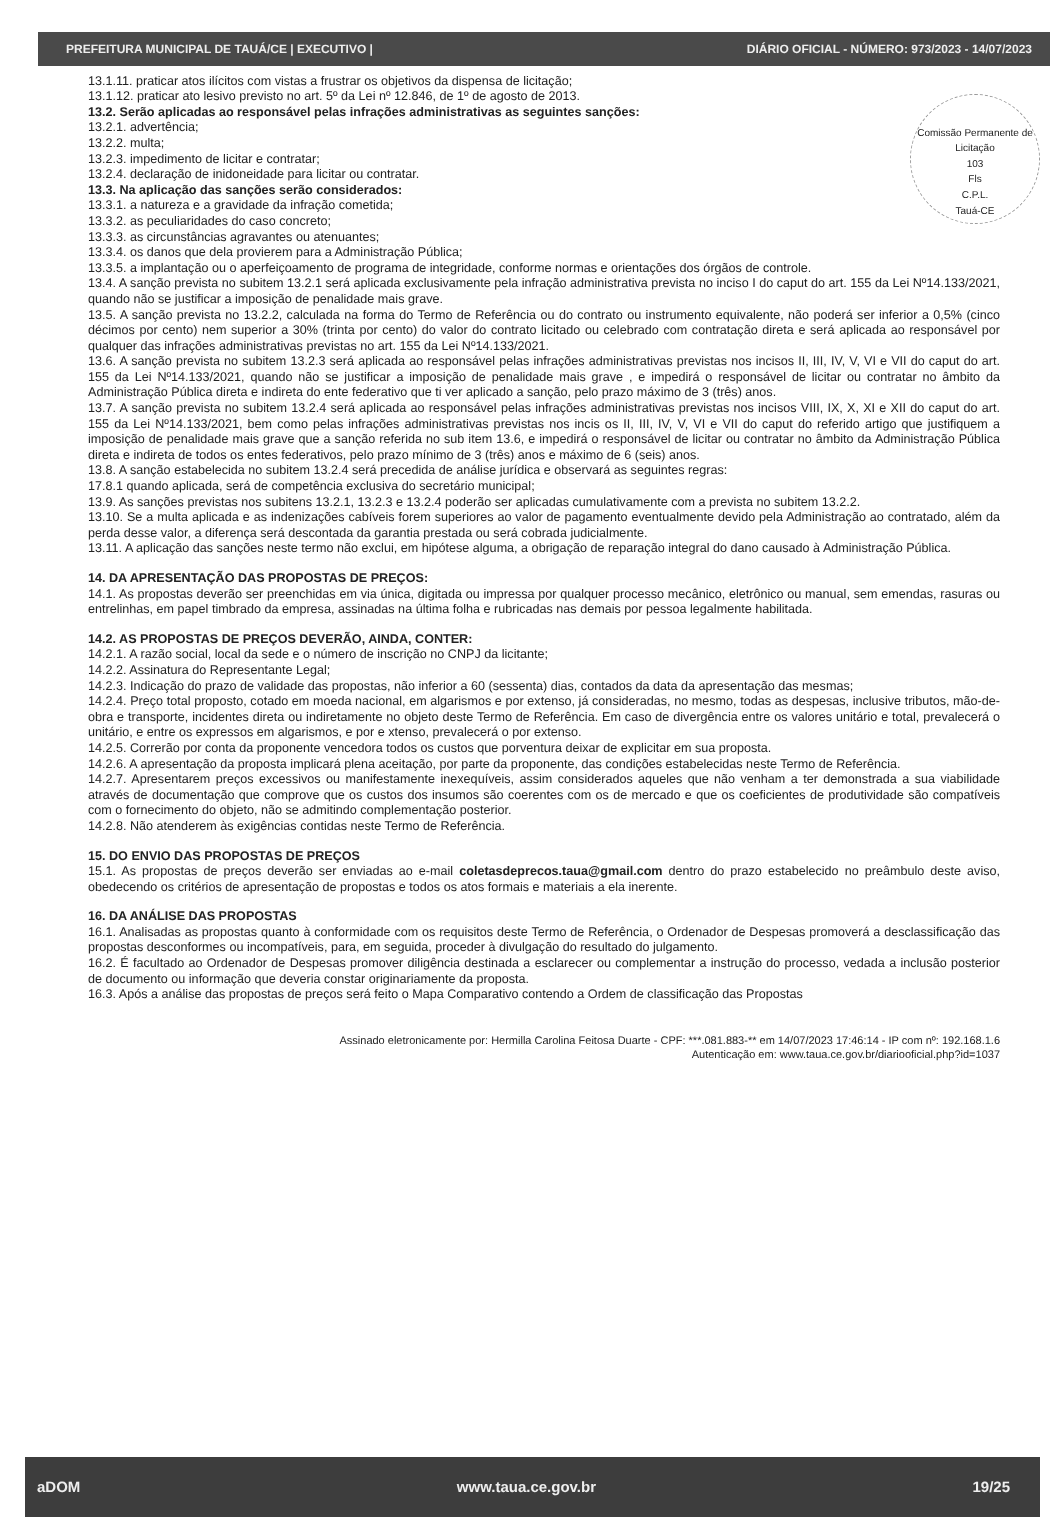PREFEITURA MUNICIPAL DE TAUÁ/CE | EXECUTIVO | DIÁRIO OFICIAL - NÚMERO: 973/2023 - 14/07/2023
Comissão Permanente de Licitação
103
Fls
C.P.L.
Tauá-CE
13.1.11. praticar atos ilícitos com vistas a frustrar os objetivos da dispensa de licitação;
13.1.12. praticar ato lesivo previsto no art. 5º da Lei nº 12.846, de 1º de agosto de 2013.
13.2. Serão aplicadas ao responsável pelas infrações administrativas as seguintes sanções:
13.2.1. advertência;
13.2.2. multa;
13.2.3. impedimento de licitar e contratar;
13.2.4. declaração de inidoneidade para licitar ou contratar.
13.3. Na aplicação das sanções serão considerados:
13.3.1. a natureza e a gravidade da infração cometida;
13.3.2. as peculiaridades do caso concreto;
13.3.3. as circunstâncias agravantes ou atenuantes;
13.3.4. os danos que dela provierem para a Administração Pública;
13.3.5. a implantação ou o aperfeiçoamento de programa de integridade, conforme normas e orientações dos órgãos de controle.
13.4. A sanção prevista no subitem 13.2.1 será aplicada exclusivamente pela infração administrativa prevista no inciso I do caput do art. 155 da Lei Nº14.133/2021, quando não se justificar a imposição de penalidade mais grave.
13.5. A sanção prevista no 13.2.2, calculada na forma do Termo de Referência ou do contrato ou instrumento equivalente, não poderá ser inferior a 0,5% (cinco décimos por cento) nem superior a 30% (trinta por cento) do valor do contrato licitado ou celebrado com contratação direta e será aplicada ao responsável por qualquer das infrações administrativas previstas no art. 155 da Lei Nº14.133/2021.
13.6. A sanção prevista no subitem 13.2.3 será aplicada ao responsável pelas infrações administrativas previstas nos incisos II, III, IV, V, VI e VII do caput do art. 155 da Lei Nº14.133/2021, quando não se justificar a imposição de penalidade mais grave , e impedirá o responsável de licitar ou contratar no âmbito da Administração Pública direta e indireta do ente federativo que ti ver aplicado a sanção, pelo prazo máximo de 3 (três) anos.
13.7. A sanção prevista no subitem 13.2.4 será aplicada ao responsável pelas infrações administrativas previstas nos incisos VIII, IX, X, XI e XII do caput do art. 155 da Lei Nº14.133/2021, bem como pelas infrações administrativas previstas nos incis os II, III, IV, V, VI e VII do caput do referido artigo que justifiquem a imposição de penalidade mais grave que a sanção referida no sub item 13.6, e impedirá o responsável de licitar ou contratar no âmbito da Administração Pública direta e indireta de todos os entes federativos, pelo prazo mínimo de 3 (três) anos e máximo de 6 (seis) anos.
13.8. A sanção estabelecida no subitem 13.2.4 será precedida de análise jurídica e observará as seguintes regras:
17.8.1 quando aplicada, será de competência exclusiva do secretário municipal;
13.9. As sanções previstas nos subitens 13.2.1, 13.2.3 e 13.2.4 poderão ser aplicadas cumulativamente com a prevista no subitem 13.2.2.
13.10. Se a multa aplicada e as indenizações cabíveis forem superiores ao valor de pagamento eventualmente devido pela Administração ao contratado, além da perda desse valor, a diferença será descontada da garantia prestada ou será cobrada judicialmente.
13.11. A aplicação das sanções neste termo não exclui, em hipótese alguma, a obrigação de reparação integral do dano causado à Administração Pública.
14. DA APRESENTAÇÃO DAS PROPOSTAS DE PREÇOS:
14.1. As propostas deverão ser preenchidas em via única, digitada ou impressa por qualquer processo mecânico, eletrônico ou manual, sem emendas, rasuras ou entrelinhas, em papel timbrado da empresa, assinadas na última folha e rubricadas nas demais por pessoa legalmente habilitada.
14.2. AS PROPOSTAS DE PREÇOS DEVERÃO, AINDA, CONTER:
14.2.1. A razão social, local da sede e o número de inscrição no CNPJ da licitante;
14.2.2. Assinatura do Representante Legal;
14.2.3. Indicação do prazo de validade das propostas, não inferior a 60 (sessenta) dias, contados da data da apresentação das mesmas;
14.2.4. Preço total proposto, cotado em moeda nacional, em algarismos e por extenso, já consideradas, no mesmo, todas as despesas, inclusive tributos, mão-de-obra e transporte, incidentes direta ou indiretamente no objeto deste Termo de Referência. Em caso de divergência entre os valores unitário e total, prevalecerá o unitário, e entre os expressos em algarismos, e por e xtenso, prevalecerá o por extenso.
14.2.5. Correrão por conta da proponente vencedora todos os custos que porventura deixar de explicitar em sua proposta.
14.2.6. A apresentação da proposta implicará plena aceitação, por parte da proponente, das condições estabelecidas neste Termo de Referência.
14.2.7. Apresentarem preços excessivos ou manifestamente inexequíveis, assim considerados aqueles que não venham a ter demonstrada a sua viabilidade através de documentação que comprove que os custos dos insumos são coerentes com os de mercado e que os coeficientes de produtividade são compatíveis com o fornecimento do objeto, não se admitindo complementação posterior.
14.2.8. Não atenderem às exigências contidas neste Termo de Referência.
15. DO ENVIO DAS PROPOSTAS DE PREÇOS
15.1. As propostas de preços deverão ser enviadas ao e-mail coletasdeprecos.taua@gmail.com dentro do prazo estabelecido no preâmbulo deste aviso, obedecendo os critérios de apresentação de propostas e todos os atos formais e materiais a ela inerente.
16. DA ANÁLISE DAS PROPOSTAS
16.1. Analisadas as propostas quanto à conformidade com os requisitos deste Termo de Referência, o Ordenador de Despesas promoverá a desclassificação das propostas desconformes ou incompatíveis, para, em seguida, proceder à divulgação do resultado do julgamento.
16.2. É facultado ao Ordenador de Despesas promover diligência destinada a esclarecer ou complementar a instrução do processo, vedada a inclusão posterior de documento ou informação que deveria constar originariamente da proposta.
16.3. Após a análise das propostas de preços será feito o Mapa Comparativo contendo a Ordem de classificação das Propostas
Assinado eletronicamente por: Hermilla Carolina Feitosa Duarte - CPF: ***.081.883-** em 14/07/2023 17:46:14 - IP com nº: 192.168.1.6
Autenticação em: www.taua.ce.gov.br/diariooficial.php?id=1037
aDOM www.taua.ce.gov.br 19/25